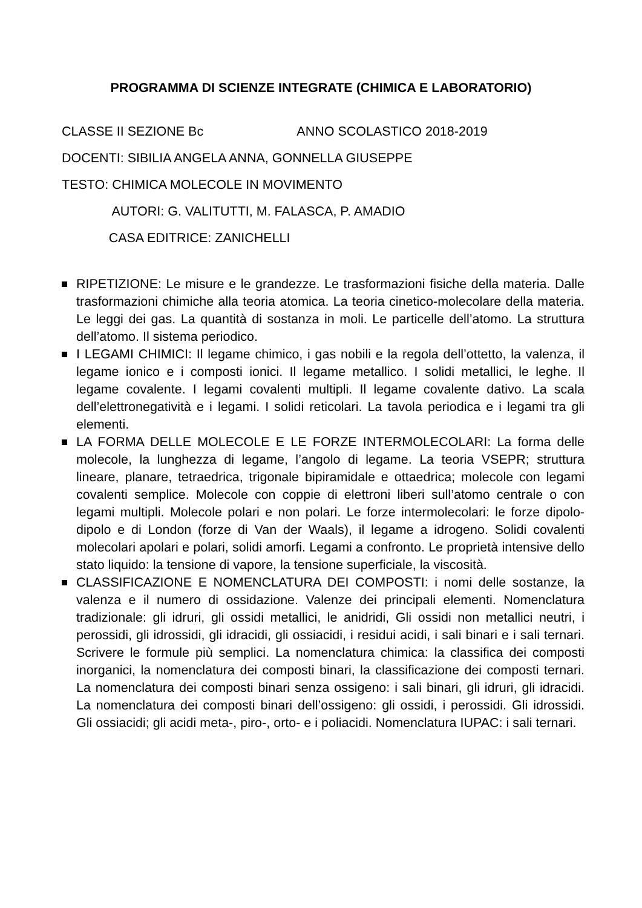PROGRAMMA DI SCIENZE INTEGRATE (CHIMICA E LABORATORIO)
CLASSE II SEZIONE Bc ANNO SCOLASTICO 2018-2019
DOCENTI: SIBILIA ANGELA ANNA, GONNELLA GIUSEPPE
TESTO: CHIMICA MOLECOLE IN MOVIMENTO
AUTORI: G. VALITUTTI, M. FALASCA, P. AMADIO
CASA EDITRICE: ZANICHELLI
RIPETIZIONE: Le misure e le grandezze. Le trasformazioni fisiche della materia. Dalle trasformazioni chimiche alla teoria atomica. La teoria cinetico-molecolare della materia. Le leggi dei gas. La quantità di sostanza in moli. Le particelle dell’atomo. La struttura dell’atomo. Il sistema periodico.
I LEGAMI CHIMICI: Il legame chimico, i gas nobili e la regola dell’ottetto, la valenza, il legame ionico e i composti ionici. Il legame metallico. I solidi metallici, le leghe. Il legame covalente. I legami covalenti multipli. Il legame covalente dativo. La scala dell’elettronegatività e i legami. I solidi reticolari. La tavola periodica e i legami tra gli elementi.
LA FORMA DELLE MOLECOLE E LE FORZE INTERMOLECOLARI: La forma delle molecole, la lunghezza di legame, l’angolo di legame. La teoria VSEPR; struttura lineare, planare, tetraedrica, trigonale bipiramidale e ottaedrica; molecole con legami covalenti semplice. Molecole con coppie di elettroni liberi sull’atomo centrale o con legami multipli. Molecole polari e non polari. Le forze intermolecolari: le forze dipolo-dipolo e di London (forze di Van der Waals), il legame a idrogeno. Solidi covalenti molecolari apolari e polari, solidi amorfi. Legami a confronto. Le proprietà intensive dello stato liquido: la tensione di vapore, la tensione superficiale, la viscosità.
CLASSIFICAZIONE E NOMENCLATURA DEI COMPOSTI: i nomi delle sostanze, la valenza e il numero di ossidazione. Valenze dei principali elementi. Nomenclatura tradizionale: gli idruri, gli ossidi metallici, le anidridi, Gli ossidi non metallici neutri, i perossidi, gli idrossidi, gli idracidi, gli ossiacidi, i residui acidi, i sali binari e i sali ternari. Scrivere le formule più semplici. La nomenclatura chimica: la classifica dei composti inorganici, la nomenclatura dei composti binari, la classificazione dei composti ternari. La nomenclatura dei composti binari senza ossigeno: i sali binari, gli idruri, gli idracidi. La nomenclatura dei composti binari dell’ossigeno: gli ossidi, i perossidi. Gli idrossidi. Gli ossiacidi; gli acidi meta-, piro-, orto- e i poliacidi. Nomenclatura IUPAC: i sali ternari.